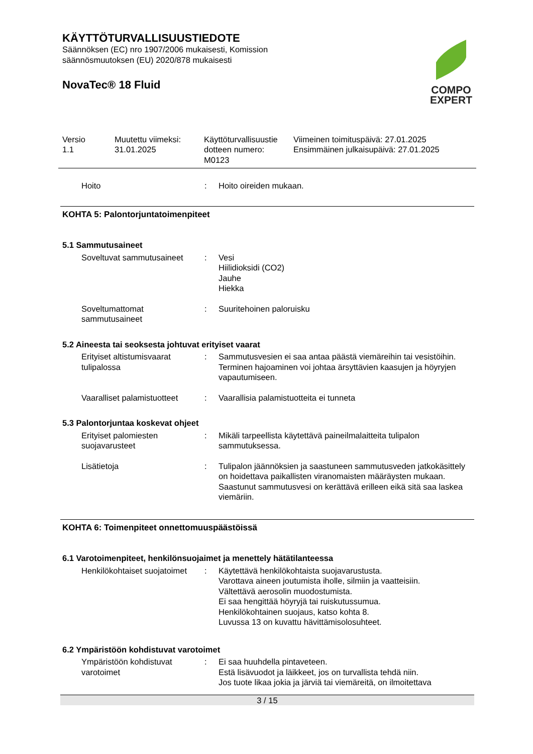KÄYTTÖTURVALLISUUSTIEDOTE
Säännöksen (EC) nro 1907/2006 mukaisesti, Komission
säännösmuutoksen (EU) 2020/878 mukaisesti
NovaTec® 18 Fluid
COMPO
EXPERT
| Versio 1.1 | Muutettu viimeksi: 31.01.2025 | Käyttöturvallisuustie dotteen numero: M0123 | Viimeinen toimituspäivä: 27.01.2025 Ensimmäinen julkaisupäivä: 27.01.2025 |
| Hoito | : | Hoito oireiden mukaan. |
KOHTA 5: Palontorjuntatoimenpiteet
5.1 Sammutusaineet
| Soveltuvat sammutusaineet | : | Vesi Hiilidioksidi (CO2) Jauhe Hiekka |
| Soveltumattomat sammutusaineet | : | Suuritehoinen paloruisku |
5.2 Aineesta tai seoksesta johtuvat erityiset vaarat
| Erityiset altistumisvaarat tulipalossa | : | Sammutusvesien ei saa antaa päästä viemäreihin tai vesistöihin. Terminen hajoaminen voi johtaa ärsyttävien kaasujen ja höyryjen vapautumiseen. |
| Vaaralliset palamistuotteet | : | Vaarallisia palamistuotteita ei tunneta |
5.3 Palontorjuntaa koskevat ohjeet
| Erityiset palomiesten suojavarusteet | : | Mikäli tarpeellista käytettävä paineilmalaitteita tulipalon sammutuksessa. |
| Lisätietoja | : | Tulipalon jäännöksien ja saastuneen sammutusveden jatkokäsittely on hoidettava paikallisten viranomaisten määräysten mukaan. Saastunut sammutusvesi on kerättävä erilleen eikä sitä saa laskea viemäriin. |
KOHTA 6: Toimenpiteet onnettomuuspäästöissä
6.1 Varotoimenpiteet, henkilönsuojaimet ja menettely hätätilanteessa
| Henkilökohtaiset suojatoimet | : | Käytettävä henkilökohtaista suojavarustusta. Varottava aineen joutumista iholle, silmiin ja vaatteisiin. Vältettävä aerosolin muodostumista. Ei saa hengittää höyryjä tai ruiskutussumua. Henkilökohtainen suojaus, katso kohta 8. Luvussa 13 on kuvattu hävittämisolosuhteet. |
6.2 Ympäristöön kohdistuvat varotoimet
| Ympäristöön kohdistuvat varotoimet | : | Ei saa huuhdella pintaveteen. Estä lisävuodot ja läikkeet, jos on turvallista tehdä niin. Jos tuote likaa jokia ja järviä tai viemäreitä, on ilmoitettava |
3 / 15